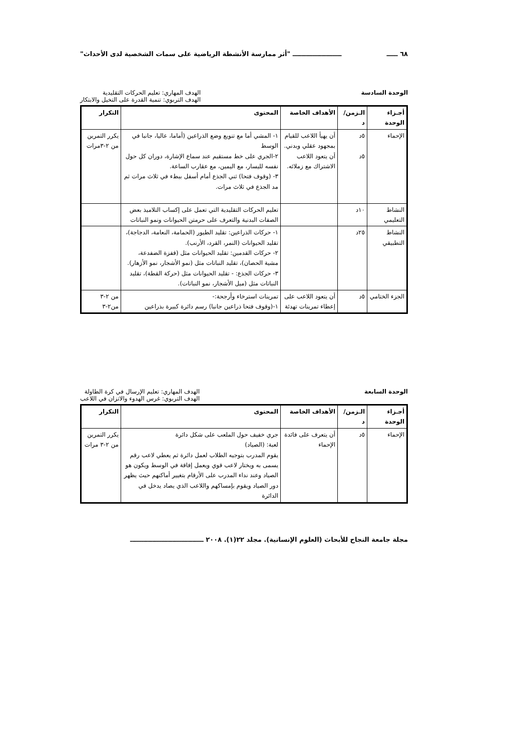٦٨ ـــــ ــــــــــــــــــــــ "أثر ممارسة الأنشطة الرياضية على سمات الشخصية لدى الأحداث"
الوحدة السادسة الهدف المهاري: تعليم الحركات التقليدية
الهدف التربوي: تنمية القدرة على التخيل والابتكار
| أجـزاء الوحدة | الـزمن/ د | الأهداف الخاصة | المحتوى | التكرار |
| --- | --- | --- | --- | --- |
| الإحماء | ٥د ٥د | أن يهيأ اللاعب للقيام بمجهود عقلي وبدني. أن يتعود اللاعب الاشتراك مع زملائه. | ١- المشي أما مع تنويع وضع الذراعين (أماما، عاليا، جانبا في الوسط ٢-الجري على خط مستقيم عند سماع الإشارة، دوران كل حول نفسه لليسار، مع اليمين، مع عقارب الساعة. ٣- (وقوف فتحا) ثني الجذع أمام أسفل ببطء في ثلاث مرات ثم مد الجذع في ثلاث مرات. | يكرر التمرين من ٢-٣مرات |
| النشاط التعليمي | ١٠د | | تعليم الحركات التقليدية التي تعمل على إكساب التلاميذ بعض الصفات البدنية والتعرف على حرمتن الحيوانات ونمو النباتات | |
| النشاط التطبيقي | ٢٥د | | ١- حركات الذراعين: تقليد الطيور (الحمامة، النعامة، الدجاجة)، تقليد الحيوانات (النمر، القرد، الأرنب). ٢- حركات القدمين: تقليد الحيوانات مثل (قفزة الضفدعة، مشية الحصان)، تقليد النباتات مثل (نمو الأشجار، نمو الأزهار). ٣- حركات الجذع: - تقليد الحيوانات مثل (حركة القطة)، تقليد النباتات مثل (ميل الأشجار، نمو النباتات). | |
| الجزء الختامي | ٥د | أن يتعود اللاعب على إعطاء تمرينات تهدئة | تمرينات استرخاء وأرجحة:- ١-(وقوف فتحا ذراعين جانبا) رسم دائرة كبيرة بذراعين | من ٢-٣ من٢-٣ |
الوحدة السابعة الهدف المهاري: تعليم الإرسال في كرة الطاولة
الهدف التربوي: غرس الهدوء والاتزان في اللاعب
| أجـزاء الوحدة | الـزمن/ د | الأهداف الخاصة | المحتوى | التكرار |
| --- | --- | --- | --- | --- |
| الإحماء | ٥د | أن يتعرف على فائدة الإحماء | جري خفيف حول الملعب على شكل دائرة لعبة: (الصياد) يقوم المدرب بتوجيه الطلاب لعمل دائرة ثم يعطي لاعب رقم يسمى به ويختار لاعب قوي ويعمل إفاقة في الوسط ويكون هو الصياد وعند نداء المدرب على الأرقام بتغيير أماكنهم حيث يظهر دور الصياد ويقوم بإمساكهم واللاعب الذي يصاد يدخل في الدائرة | يكرر التمرين من ٢-٣ مرات |
مجلة جامعة النجاح للأبحاث (العلوم الإنسانية). مجلد ٢٢(١). ٢٠٠٨ ـــــــــــــــــــــــــــــــــ